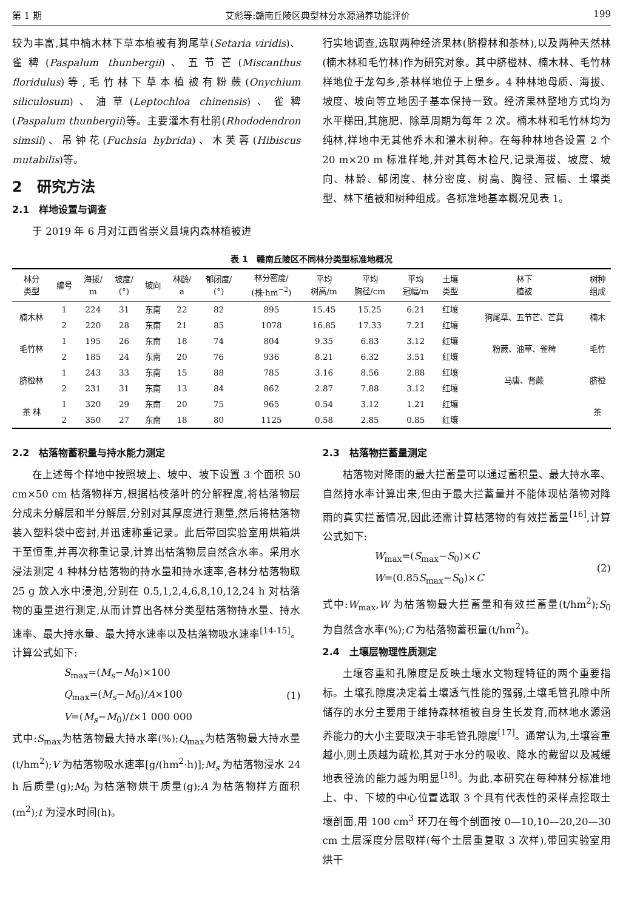第 1 期 艾彪等:赣南丘陵区典型林分水源涵养功能评价 199
较为丰富,其中楠木林下草本植被有狗尾草(Setaria viridis)、雀稗(Paspalum thunbergii)、五节芒(Miscanthus floridulus)等,毛竹林下草本植被有粉蕨(Onychium siliculosum)、油草(Leptochloa chinensis)、雀稗(Paspalum thunbergii)等。主要灌木有杜鹃(Rhododendron simsii)、吊钟花(Fuchsia hybrida)、木芙蓉(Hibiscus mutabilis)等。
2　研究方法
2.1　样地设置与调查
于 2019 年 6 月对江西省崇义县境内森林植被进
行实地调查,选取两种经济果林(脐橙林和茶林),以及两种天然林(楠木林和毛竹林)作为研究对象。其中脐橙林、楠木林、毛竹林样地位于龙勾乡,茶林样地位于上堡乡。4 种林地母质、海拔、坡度、坡向等立地因子基本保持一致。经济果林整地方式均为水平梯田,其施肥、除草周期为每年 2 次。楠木林和毛竹林均为纯林,样地中无其他乔木和灌木树种。在每种林地各设置 2 个 20 m×20 m 标准样地,并对其每木检尺,记录海拔、坡度、坡向、林龄、郁闭度、林分密度、树高、胸径、冠幅、土壤类型、林下植被和树种组成。各标准地基本概况见表 1。
表 1　赣南丘陵区不同林分类型标准地概况
| 林分 类型 | 编号 | 海拔/ m | 坡度/ (°) | 坡向 | 林龄/ a | 郁闭度/ (°) | 林分密度/ (株·hm<sup>−2</sup>) | 平均 树高/m | 平均 胸径/cm | 平均 冠幅/m | 土壤 类型 | 林下 植被 | 树种 组成 |
| --- | --- | --- | --- | --- | --- | --- | --- | --- | --- | --- | --- | --- | --- |
| 楠木林 | 1 | 224 | 31 | 东南 | 22 | 82 | 895 | 15.45 | 15.25 | 6.21 | 红壤 | 狗尾草、五节芒、芒萁 | 楠木 |
| | 2 | 220 | 28 | 东南 | 21 | 85 | 1078 | 16.85 | 17.33 | 7.21 | 红壤 | | |
| 毛竹林 | 1 | 195 | 26 | 东南 | 18 | 74 | 804 | 9.35 | 6.83 | 3.12 | 红壤 | 粉蕨、油草、雀稗 | 毛竹 |
| | 2 | 185 | 24 | 东南 | 20 | 76 | 936 | 8.21 | 6.32 | 3.51 | 红壤 | | |
| 脐橙林 | 1 | 243 | 33 | 东南 | 15 | 88 | 785 | 3.16 | 8.56 | 2.88 | 红壤 | 马唐、肾蕨 | 脐橙 |
| | 2 | 231 | 31 | 东南 | 13 | 84 | 862 | 2.87 | 7.88 | 3.12 | 红壤 | | |
| 茶 林 | 1 | 320 | 29 | 东南 | 20 | 75 | 965 | 0.54 | 3.12 | 1.21 | 红壤 | | 茶 |
| | 2 | 350 | 27 | 东南 | 18 | 80 | 1125 | 0.58 | 2.85 | 0.85 | 红壤 | | |
2.2　枯落物蓄积量与持水能力测定
在上述每个样地中按照坡上、坡中、坡下设置 3 个面积 50 cm×50 cm 枯落物样方,根据枯枝落叶的分解程度,将枯落物层分成未分解层和半分解层,分别对其厚度进行测量,然后将枯落物装入塑料袋中密封,并迅速称重记录。此后带回实验室用烘箱烘干至恒重,并再次称重记录,计算出枯落物层自然含水率。采用水浸法测定 4 种林分枯落物的持水量和持水速率,各林分枯落物取 25 g 放入水中浸泡,分别在 0.5,1,2,4,6,8,10,12,24 h 对枯落物的重量进行测定,从而计算出各林分类型枯落物持水量、持水速率、最大持水量、最大持水速率以及枯落物吸水速率<sup>[14-15]</sup>。计算公式如下:
S<sub>max</sub>=(M<sub>s</sub>−M<sub>0</sub>)×100
Q<sub>max</sub>=(M<sub>s</sub>−M<sub>0</sub>)/A×100
V=(M<sub>s</sub>−M<sub>0</sub>)/t×1 000 000
(1)
式中:S<sub>max</sub>为枯落物最大持水率(%);Q<sub>max</sub>为枯落物最大持水量(t/hm<sup>2</sup>);V 为枯落物吸水速率[g/(hm<sup>2</sup>·h)];M<sub>s</sub> 为枯落物浸水 24 h 后质量(g);M<sub>0</sub> 为枯落物烘干质量(g);A 为枯落物样方面积(m<sup>2</sup>);t 为浸水时间(h)。
2.3　枯落物拦蓄量测定
枯落物对降雨的最大拦蓄量可以通过蓄积量、最大持水率、自然持水率计算出来,但由于最大拦蓄量并不能体现枯落物对降雨的真实拦蓄情况,因此还需计算枯落物的有效拦蓄量<sup>[16]</sup>,计算公式如下:
W<sub>max</sub>=(S<sub>max</sub>−S<sub>0</sub>)×C
W=(0.85S<sub>max</sub>−S<sub>0</sub>)×C
(2)
式中:W<sub>max</sub>,W 为枯落物最大拦蓄量和有效拦蓄量(t/hm<sup>2</sup>);S<sub>0</sub> 为自然含水率(%);C 为枯落物蓄积量(t/hm<sup>2</sup>)。
2.4　土壤层物理性质测定
土壤容重和孔隙度是反映土壤水文物理特征的两个重要指标。土壤孔隙度决定着土壤透气性能的强弱,土壤毛管孔隙中所储存的水分主要用于维持森林植被自身生长发育,而林地水源涵养能力的大小主要取决于非毛管孔隙度<sup>[17]</sup>。通常认为,土壤容重越小,则土质越为疏松,其对于水分的吸收、降水的截留以及减缓地表径流的能力越为明显<sup>[18]</sup>。为此,本研究在每种林分标准地上、中、下坡的中心位置选取 3 个具有代表性的采样点挖取土壤剖面,用 100 cm<sup>3</sup> 环刀在每个剖面按 0—10,10—20,20—30 cm 土层深度分层取样(每个土层重复取 3 次样),带回实验室用烘干